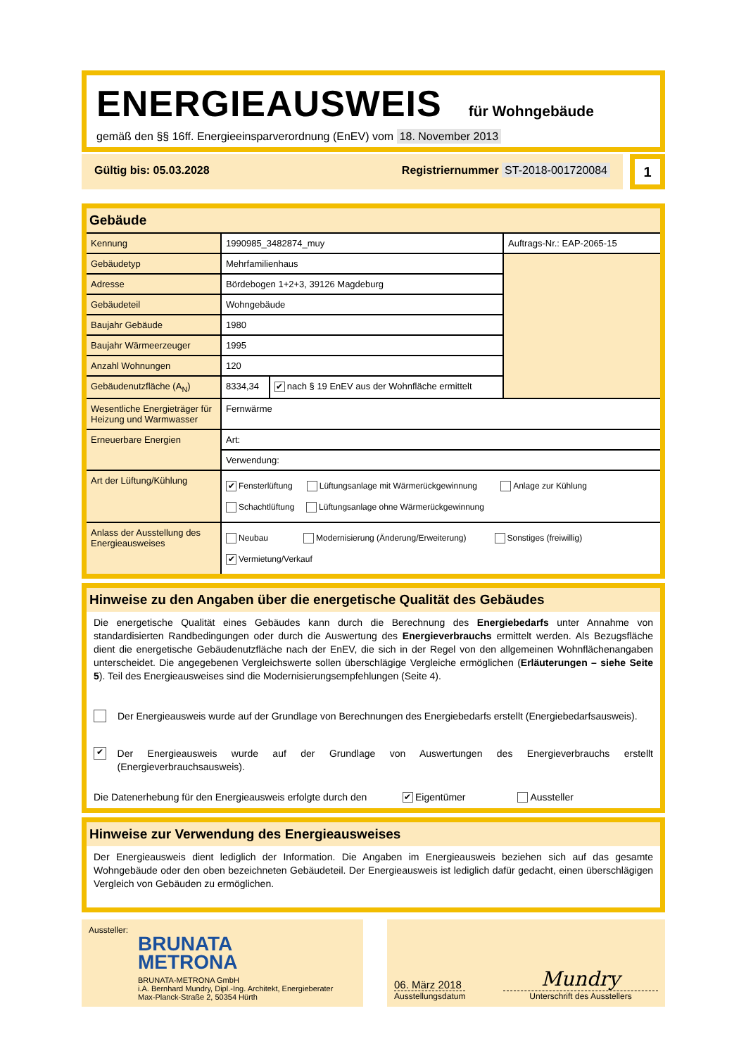ENERGIEAUSWEIS für Wohngebäude
gemäß den §§ 16ff. Energieeinsparverordnung (EnEV) vom 18. November 2013
Gültig bis: 05.03.2028 Registriernummer ST-2018-001720084
1
Gebäude
| Kennung | 1990985_3482874_muy | | Auftrags-Nr.: EAP-2065-15 |
| Gebäudetyp | Mehrfamilienhaus | | |
| Adresse | Bördebogen 1+2+3, 39126 Magdeburg | | |
| Gebäudeteil | Wohngebäude | | |
| Baujahr Gebäude | 1980 | | |
| Baujahr Wärmeerzeuger | 1995 | | |
| Anzahl Wohnungen | 120 | | |
| Gebäudenutzfläche (A<sub>N</sub>) | 8334,34 | ✔ nach § 19 EnEV aus der Wohnfläche ermittelt | |
| Wesentliche Energieträger für Heizung und Warmwasser | Fernwärme | | |
| Erneuerbare Energien | Art: | | |
| | Verwendung: | | |
| Art der Lüftung/Kühlung | ✔ Fensterlüftung Lüftungsanlage mit Wärmerückgewinnung Anlage zur Kühlung Schachtlüftung Lüftungsanlage ohne Wärmerückgewinnung | | |
| Anlass der Ausstellung des Energieausweises | Neubau Modernisierung (Änderung/Erweiterung) Sonstiges (freiwillig) ✔ Vermietung/Verkauf | | |
Hinweise zu den Angaben über die energetische Qualität des Gebäudes
Die energetische Qualität eines Gebäudes kann durch die Berechnung des Energiebedarfs unter Annahme von standardisierten Randbedingungen oder durch die Auswertung des Energieverbrauchs ermittelt werden. Als Bezugsfläche dient die energetische Gebäudenutzfläche nach der EnEV, die sich in der Regel von den allgemeinen Wohnflächenangaben unterscheidet. Die angegebenen Vergleichswerte sollen überschlägige Vergleiche ermöglichen (Erläuterungen – siehe Seite 5). Teil des Energieausweises sind die Modernisierungsempfehlungen (Seite 4).
Der Energieausweis wurde auf der Grundlage von Berechnungen des Energiebedarfs erstellt (Energiebedarfsausweis).
✔ Der Energieausweis wurde auf der Grundlage von Auswertungen des Energieverbrauchs erstellt (Energieverbrauchsausweis).
Die Datenerhebung für den Energieausweis erfolgte durch den ✔ Eigentümer Aussteller
Hinweise zur Verwendung des Energieausweises
Der Energieausweis dient lediglich der Information. Die Angaben im Energieausweis beziehen sich auf das gesamte Wohngebäude oder den oben bezeichneten Gebäudeteil. Der Energieausweis ist lediglich dafür gedacht, einen überschlägigen Vergleich von Gebäuden zu ermöglichen.
Aussteller:
BRUNATA
METRONA
BRUNATA-METRONA GmbH
i.A. Bernhard Mundry, Dipl.-Ing. Architekt, Energieberater
Max-Planck-Straße 2, 50354 Hürth
06. März 2018
Ausstellungsdatum
Mundry
Unterschrift des Ausstellers